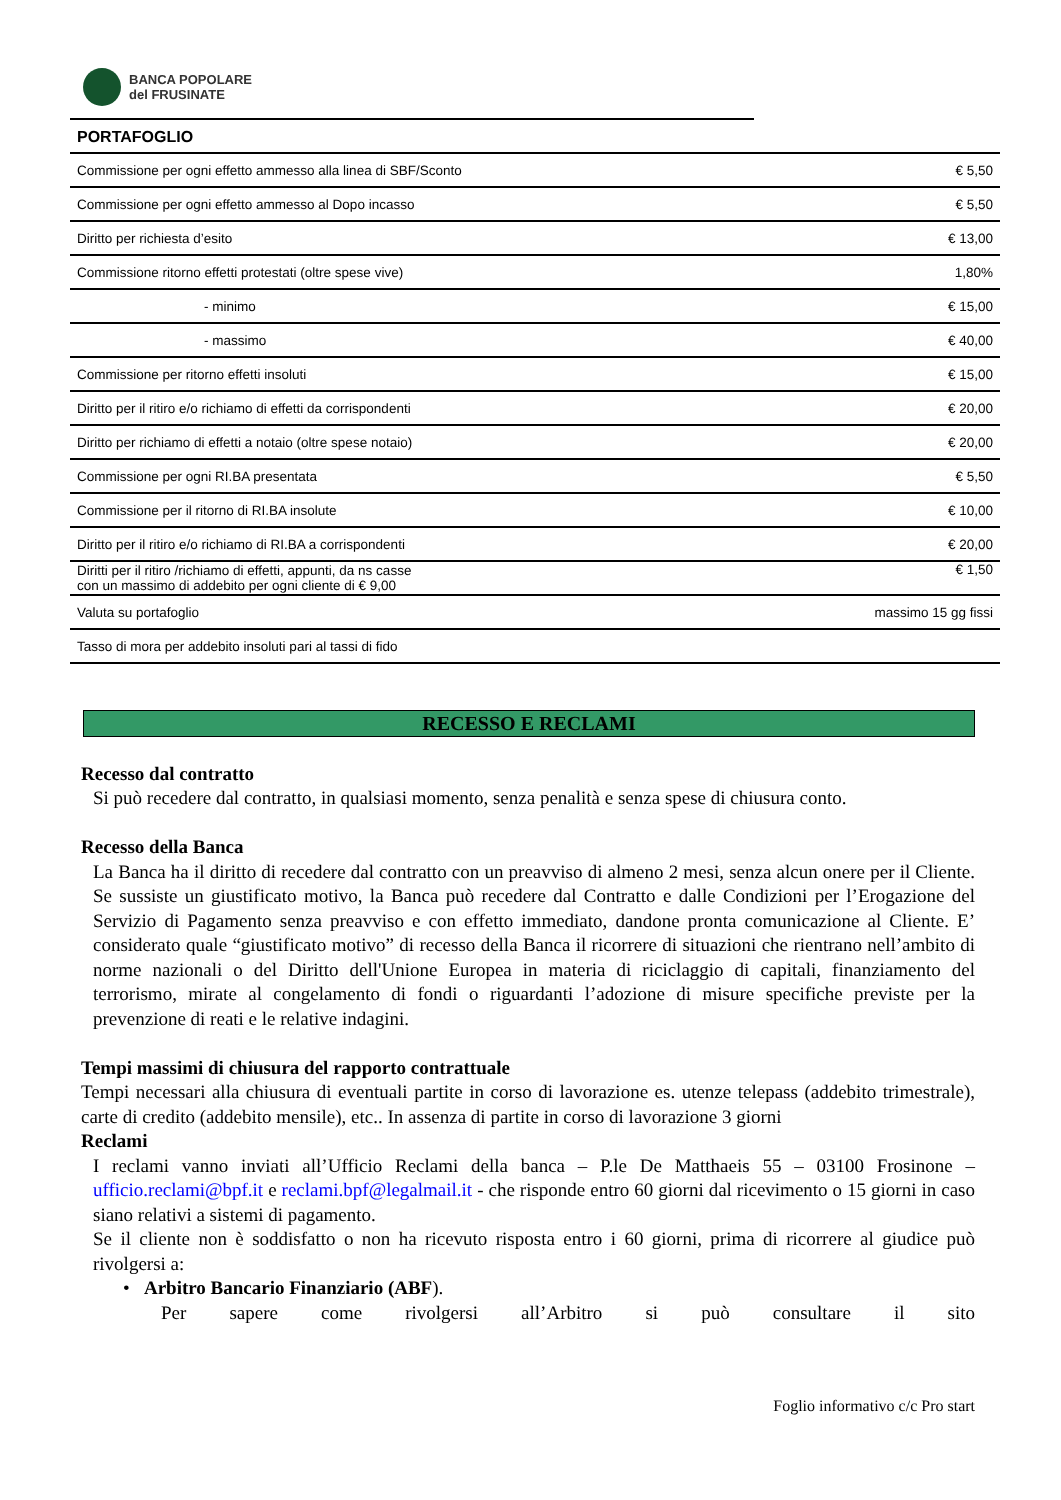BANCA POPOLARE
del FRUSINATE
| PORTAFOGLIO | |
| --- | --- |
| Commissione per ogni effetto ammesso alla linea di SBF/Sconto | € 5,50 |
| Commissione per ogni effetto ammesso al Dopo incasso | € 5,50 |
| Diritto per richiesta d’esito | € 13,00 |
| Commissione ritorno effetti protestati (oltre spese vive) | 1,80% |
| - minimo | € 15,00 |
| - massimo | € 40,00 |
| Commissione per ritorno effetti insoluti | € 15,00 |
| Diritto per il ritiro e/o richiamo di effetti da corrispondenti | € 20,00 |
| Diritto per richiamo di effetti a notaio (oltre spese notaio) | € 20,00 |
| Commissione per ogni RI.BA presentata | € 5,50 |
| Commissione per il ritorno di RI.BA insolute | € 10,00 |
| Diritto per il ritiro e/o richiamo di RI.BA a corrispondenti | € 20,00 |
| Diritti per il ritiro /richiamo di effetti, appunti, da ns casse con un massimo di addebito per ogni cliente di € 9,00 | € 1,50 |
| Valuta su portafoglio | massimo 15 gg fissi |
| Tasso di mora per addebito insoluti pari al tassi di fido | |
RECESSO E RECLAMI
Recesso dal contratto
Si può recedere dal contratto, in qualsiasi momento, senza penalità e senza spese di chiusura conto.
Recesso della Banca
La Banca ha il diritto di recedere dal contratto con un preavviso di almeno 2 mesi, senza alcun onere per il Cliente. Se sussiste un giustificato motivo, la Banca può recedere dal Contratto e dalle Condizioni per l’Erogazione del Servizio di Pagamento senza preavviso e con effetto immediato, dandone pronta comunicazione al Cliente. E’ considerato quale “giustificato motivo” di recesso della Banca il ricorrere di situazioni che rientrano nell’ambito di norme nazionali o del Diritto dell'Unione Europea in materia di riciclaggio di capitali, finanziamento del terrorismo, mirate al congelamento di fondi o riguardanti l’adozione di misure specifiche previste per la prevenzione di reati e le relative indagini.
Tempi massimi di chiusura del rapporto contrattuale
Tempi necessari alla chiusura di eventuali partite in corso di lavorazione es. utenze telepass (addebito trimestrale), carte di credito (addebito mensile), etc.. In assenza di partite in corso di lavorazione 3 giorni
Reclami
I reclami vanno inviati all’Ufficio Reclami della banca – P.le De Matthaeis 55 – 03100 Frosinone – ufficio.reclami@bpf.it e reclami.bpf@legalmail.it - che risponde entro 60 giorni dal ricevimento o 15 giorni in caso siano relativi a sistemi di pagamento.
Se il cliente non è soddisfatto o non ha ricevuto risposta entro i 60 giorni, prima di ricorrere al giudice può rivolgersi a:
• Arbitro Bancario Finanziario (ABF).
Per sapere come rivolgersi all’Arbitro si può consultare il sito
Foglio informativo c/c Pro start